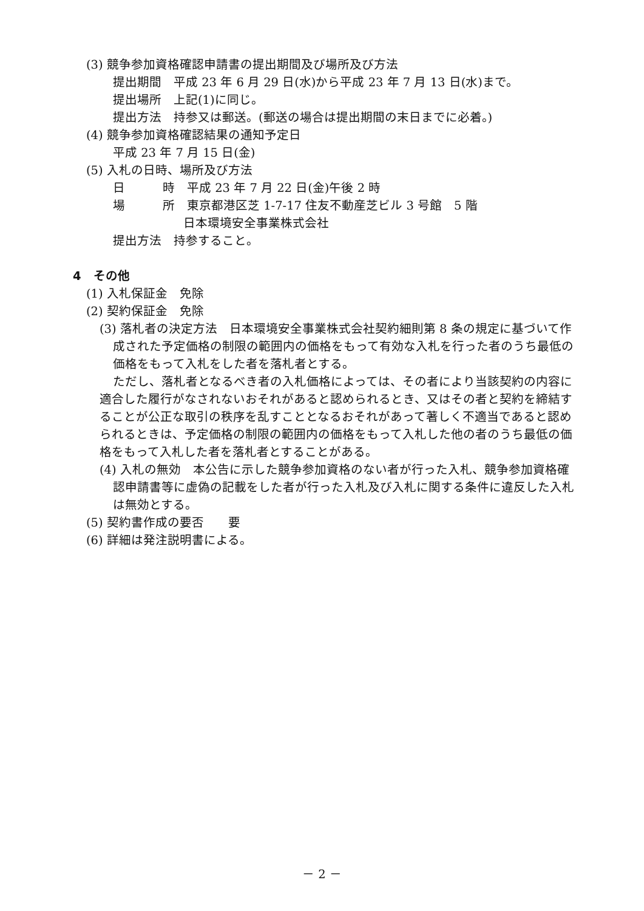(3) 競争参加資格確認申請書の提出期間及び場所及び方法
提出期間　平成 23 年 6 月 29 日(水)から平成 23 年 7 月 13 日(水)まで。
提出場所　上記(1)に同じ。
提出方法　持参又は郵送。(郵送の場合は提出期間の末日までに必着。)
(4) 競争参加資格確認結果の通知予定日
平成 23 年 7 月 15 日(金)
(5) 入札の日時、場所及び方法
日 時　平成 23 年 7 月 22 日(金)午後 2 時
場 所　東京都港区芝 1-7-17 住友不動産芝ビル 3 号館　5 階
日本環境安全事業株式会社
提出方法　持参すること。
4　その他
(1) 入札保証金　免除
(2) 契約保証金　免除
(3) 落札者の決定方法　日本環境安全事業株式会社契約細則第 8 条の規定に基づいて作成された予定価格の制限の範囲内の価格をもって有効な入札を行った者のうち最低の価格をもって入札をした者を落札者とする。
ただし、落札者となるべき者の入札価格によっては、その者により当該契約の内容に適合した履行がなされないおそれがあると認められるとき、又はその者と契約を締結することが公正な取引の秩序を乱すこととなるおそれがあって著しく不適当であると認められるときは、予定価格の制限の範囲内の価格をもって入札した他の者のうち最低の価格をもって入札した者を落札者とすることがある。
(4) 入札の無効　本公告に示した競争参加資格のない者が行った入札、競争参加資格確認申請書等に虚偽の記載をした者が行った入札及び入札に関する条件に違反した入札は無効とする。
(5) 契約書作成の要否　　要
(6) 詳細は発注説明書による。
－ 2 －